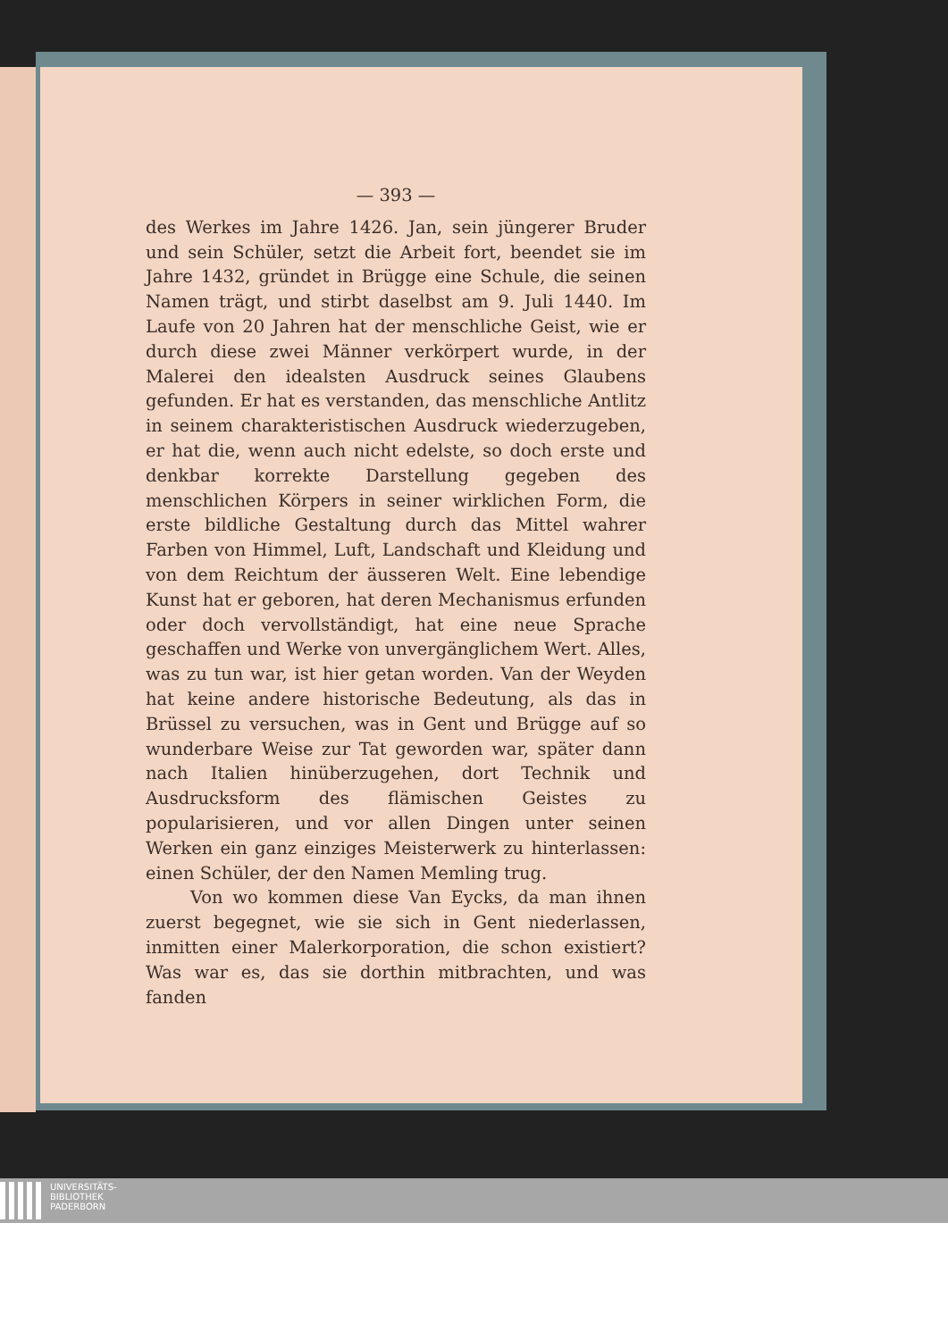— 393 —
des Werkes im Jahre 1426. Jan, sein jüngerer Bruder und sein Schüler, setzt die Arbeit fort, beendet sie im Jahre 1432, gründet in Brügge eine Schule, die seinen Namen trägt, und stirbt daselbst am 9. Juli 1440. Im Laufe von 20 Jahren hat der menschliche Geist, wie er durch diese zwei Männer verkörpert wurde, in der Malerei den idealsten Ausdruck seines Glaubens gefunden. Er hat es verstanden, das menschliche Antlitz in seinem charakteristischen Ausdruck wiederzugeben, er hat die, wenn auch nicht edelste, so doch erste und denkbar korrekte Darstellung gegeben des menschlichen Körpers in seiner wirklichen Form, die erste bildliche Gestaltung durch das Mittel wahrer Farben von Himmel, Luft, Landschaft und Kleidung und von dem Reichtum der äusseren Welt. Eine lebendige Kunst hat er geboren, hat deren Mechanismus erfunden oder doch vervollständigt, hat eine neue Sprache geschaffen und Werke von unvergänglichem Wert. Alles, was zu tun war, ist hier getan worden. Van der Weyden hat keine andere historische Bedeutung, als das in Brüssel zu versuchen, was in Gent und Brügge auf so wunderbare Weise zur Tat geworden war, später dann nach Italien hinüberzugehen, dort Technik und Ausdrucksform des flämischen Geistes zu popularisieren, und vor allen Dingen unter seinen Werken ein ganz einziges Meisterwerk zu hinterlassen: einen Schüler, der den Namen Memling trug.
Von wo kommen diese Van Eycks, da man ihnen zuerst begegnet, wie sie sich in Gent niederlassen, inmitten einer Malerkorporation, die schon existiert? Was war es, das sie dorthin mitbrachten, und was fanden
UNIVERSITÄTS-
BIBLIOTHEK
PADERBORN